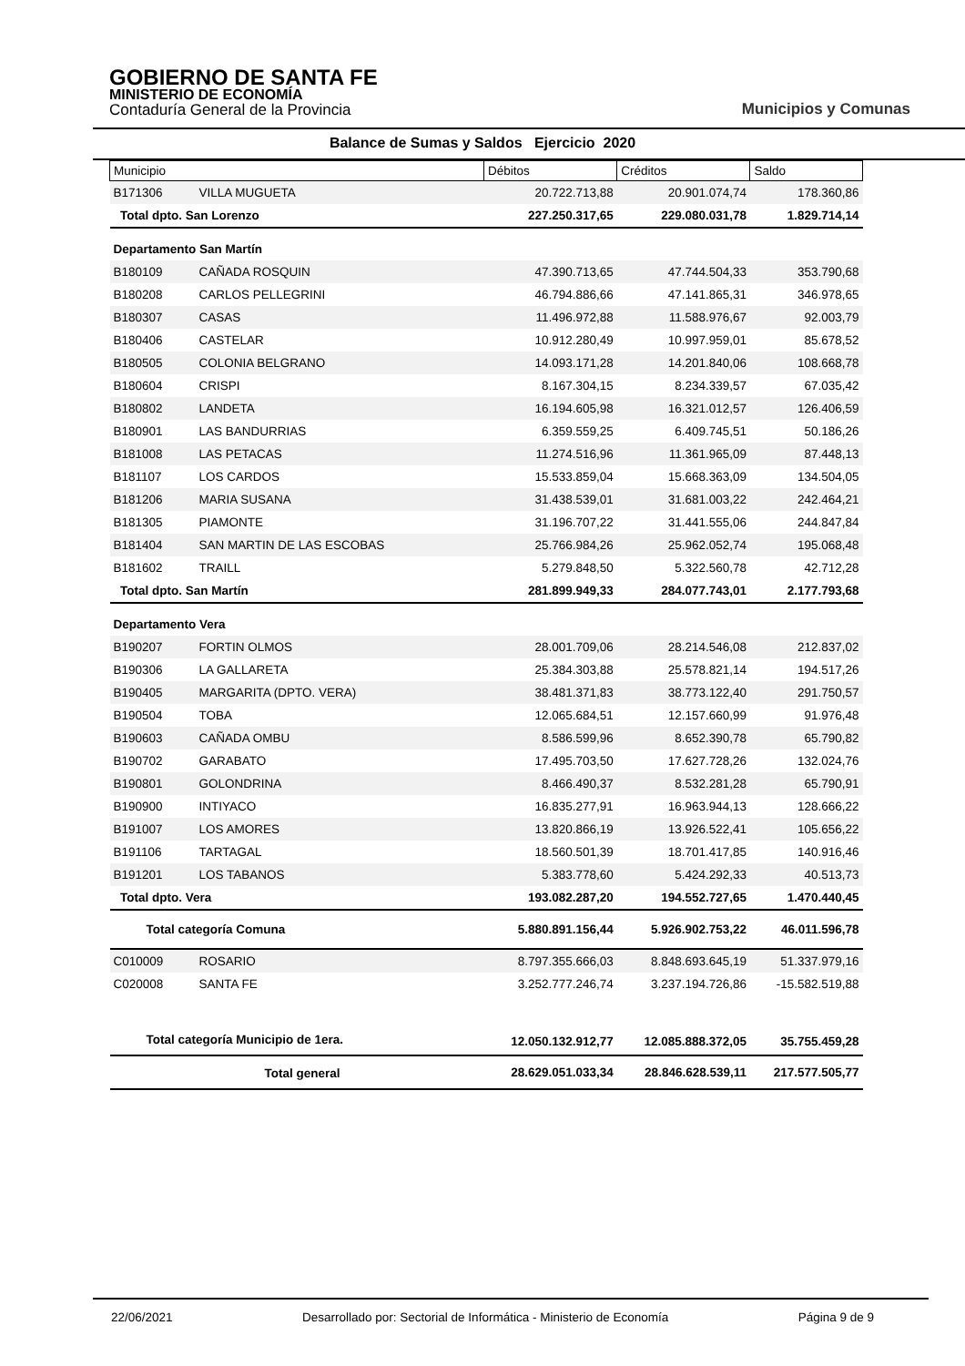GOBIERNO DE SANTA FE
MINISTERIO DE ECONOMÍA
Contaduría General de la Provincia
Municipios y Comunas
Balance de Sumas y Saldos Ejercicio 2020
| Municipio | | Débitos | Créditos | Saldo |
| --- | --- | --- | --- | --- |
| B171306 | VILLA MUGUETA | 20.722.713,88 | 20.901.074,74 | 178.360,86 |
| Total dpto. San Lorenzo | | 227.250.317,65 | 229.080.031,78 | 1.829.714,14 |
| Departamento San Martín | | | | |
| B180109 | CAÑADA ROSQUIN | 47.390.713,65 | 47.744.504,33 | 353.790,68 |
| B180208 | CARLOS PELLEGRINI | 46.794.886,66 | 47.141.865,31 | 346.978,65 |
| B180307 | CASAS | 11.496.972,88 | 11.588.976,67 | 92.003,79 |
| B180406 | CASTELAR | 10.912.280,49 | 10.997.959,01 | 85.678,52 |
| B180505 | COLONIA BELGRANO | 14.093.171,28 | 14.201.840,06 | 108.668,78 |
| B180604 | CRISPI | 8.167.304,15 | 8.234.339,57 | 67.035,42 |
| B180802 | LANDETA | 16.194.605,98 | 16.321.012,57 | 126.406,59 |
| B180901 | LAS BANDURRIAS | 6.359.559,25 | 6.409.745,51 | 50.186,26 |
| B181008 | LAS PETACAS | 11.274.516,96 | 11.361.965,09 | 87.448,13 |
| B181107 | LOS CARDOS | 15.533.859,04 | 15.668.363,09 | 134.504,05 |
| B181206 | MARIA SUSANA | 31.438.539,01 | 31.681.003,22 | 242.464,21 |
| B181305 | PIAMONTE | 31.196.707,22 | 31.441.555,06 | 244.847,84 |
| B181404 | SAN MARTIN DE LAS ESCOBAS | 25.766.984,26 | 25.962.052,74 | 195.068,48 |
| B181602 | TRAILL | 5.279.848,50 | 5.322.560,78 | 42.712,28 |
| Total dpto. San Martín | | 281.899.949,33 | 284.077.743,01 | 2.177.793,68 |
| Departamento Vera | | | | |
| B190207 | FORTIN OLMOS | 28.001.709,06 | 28.214.546,08 | 212.837,02 |
| B190306 | LA GALLARETA | 25.384.303,88 | 25.578.821,14 | 194.517,26 |
| B190405 | MARGARITA (DPTO. VERA) | 38.481.371,83 | 38.773.122,40 | 291.750,57 |
| B190504 | TOBA | 12.065.684,51 | 12.157.660,99 | 91.976,48 |
| B190603 | CAÑADA OMBU | 8.586.599,96 | 8.652.390,78 | 65.790,82 |
| B190702 | GARABATO | 17.495.703,50 | 17.627.728,26 | 132.024,76 |
| B190801 | GOLONDRINA | 8.466.490,37 | 8.532.281,28 | 65.790,91 |
| B190900 | INTIYACO | 16.835.277,91 | 16.963.944,13 | 128.666,22 |
| B191007 | LOS AMORES | 13.820.866,19 | 13.926.522,41 | 105.656,22 |
| B191106 | TARTAGAL | 18.560.501,39 | 18.701.417,85 | 140.916,46 |
| B191201 | LOS TABANOS | 5.383.778,60 | 5.424.292,33 | 40.513,73 |
| Total dpto. Vera | | 193.082.287,20 | 194.552.727,65 | 1.470.440,45 |
| Total categoría Comuna | | 5.880.891.156,44 | 5.926.902.753,22 | 46.011.596,78 |
| C010009 | ROSARIO | 8.797.355.666,03 | 8.848.693.645,19 | 51.337.979,16 |
| C020008 | SANTA FE | 3.252.777.246,74 | 3.237.194.726,86 | -15.582.519,88 |
| Total categoría Municipio de 1era. | | 12.050.132.912,77 | 12.085.888.372,05 | 35.755.459,28 |
| Total general | | 28.629.051.033,34 | 28.846.628.539,11 | 217.577.505,77 |
22/06/2021 Desarrollado por: Sectorial de Informática - Ministerio de Economía Página 9 de 9